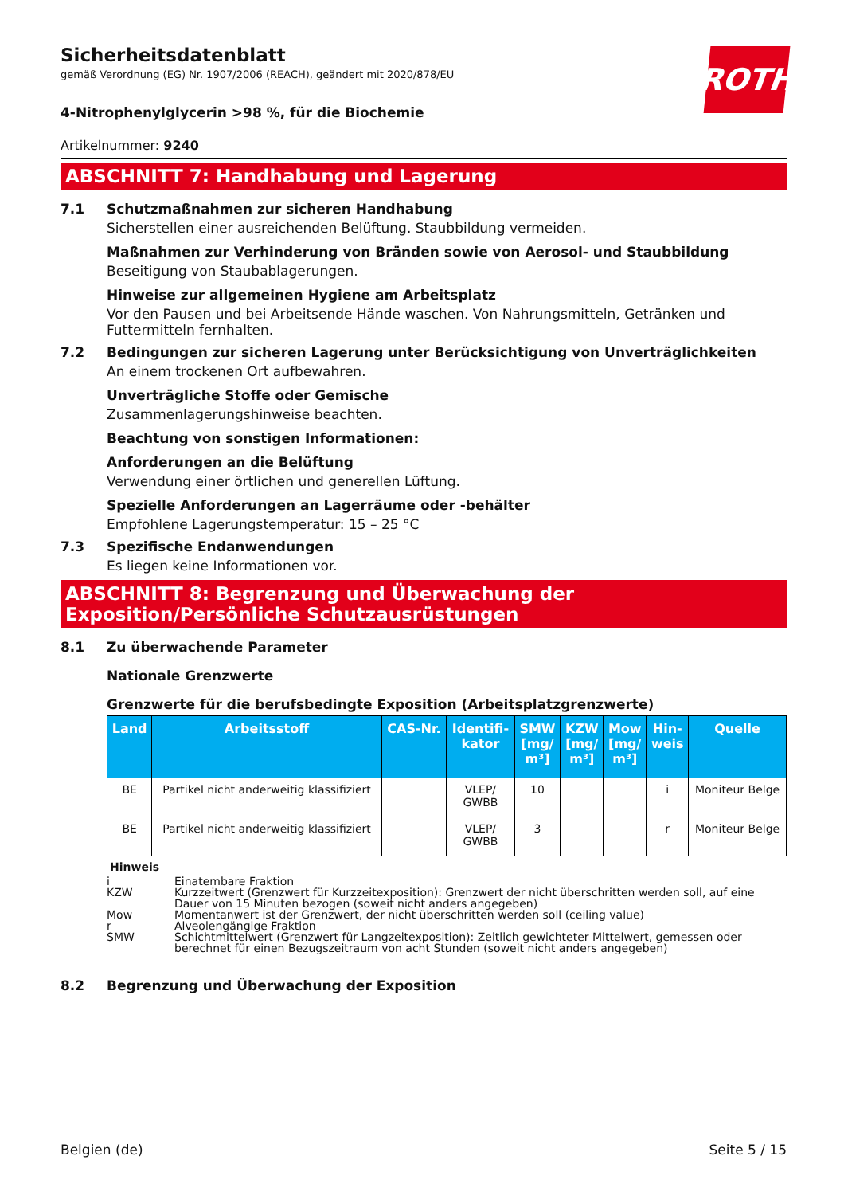Sicherheitsdatenblatt
gemäß Verordnung (EG) Nr. 1907/2006 (REACH), geändert mit 2020/878/EU
ROTH
4-Nitrophenylglycerin >98 %, für die Biochemie
Artikelnummer: 9240
ABSCHNITT 7: Handhabung und Lagerung
7.1 Schutzmaßnahmen zur sicheren Handhabung
Sicherstellen einer ausreichenden Belüftung. Staubbildung vermeiden.
Maßnahmen zur Verhinderung von Bränden sowie von Aerosol- und Staubbildung
Beseitigung von Staubablagerungen.
Hinweise zur allgemeinen Hygiene am Arbeitsplatz
Vor den Pausen und bei Arbeitsende Hände waschen. Von Nahrungsmitteln, Getränken und Futtermitteln fernhalten.
7.2 Bedingungen zur sicheren Lagerung unter Berücksichtigung von Unverträglichkeiten
An einem trockenen Ort aufbewahren.
Unverträgliche Stoffe oder Gemische
Zusammenlagerungshinweise beachten.
Beachtung von sonstigen Informationen:
Anforderungen an die Belüftung
Verwendung einer örtlichen und generellen Lüftung.
Spezielle Anforderungen an Lagerräume oder -behälter
Empfohlene Lagerungstemperatur: 15 – 25 °C
7.3 Spezifische Endanwendungen
Es liegen keine Informationen vor.
ABSCHNITT 8: Begrenzung und Überwachung der Exposition/Persönliche Schutzausrüstungen
8.1 Zu überwachende Parameter
Nationale Grenzwerte
Grenzwerte für die berufsbedingte Exposition (Arbeitsplatzgrenzwerte)
| Land | Arbeitsstoff | CAS-Nr. | Identifi- kator | SMW [mg/ m³] | KZW [mg/ m³] | Mow [mg/ m³] | Hin- weis | Quelle |
| --- | --- | --- | --- | --- | --- | --- | --- | --- |
| BE | Partikel nicht anderweitig klassifiziert | | VLEP/ GWBB | 10 | | | i | Moniteur Belge |
| BE | Partikel nicht anderweitig klassifiziert | | VLEP/ GWBB | 3 | | | r | Moniteur Belge |
Hinweis
i Einatembare Fraktion
KZW Kurzzeitwert (Grenzwert für Kurzzeitexposition): Grenzwert der nicht überschritten werden soll, auf eine Dauer von 15 Minuten bezogen (soweit nicht anders angegeben)
Mow Momentanwert ist der Grenzwert, der nicht überschritten werden soll (ceiling value)
r Alveolengängige Fraktion
SMW Schichtmittelwert (Grenzwert für Langzeitexposition): Zeitlich gewichteter Mittelwert, gemessen oder berechnet für einen Bezugszeitraum von acht Stunden (soweit nicht anders angegeben)
8.2 Begrenzung und Überwachung der Exposition
Belgien (de) Seite 5 / 15